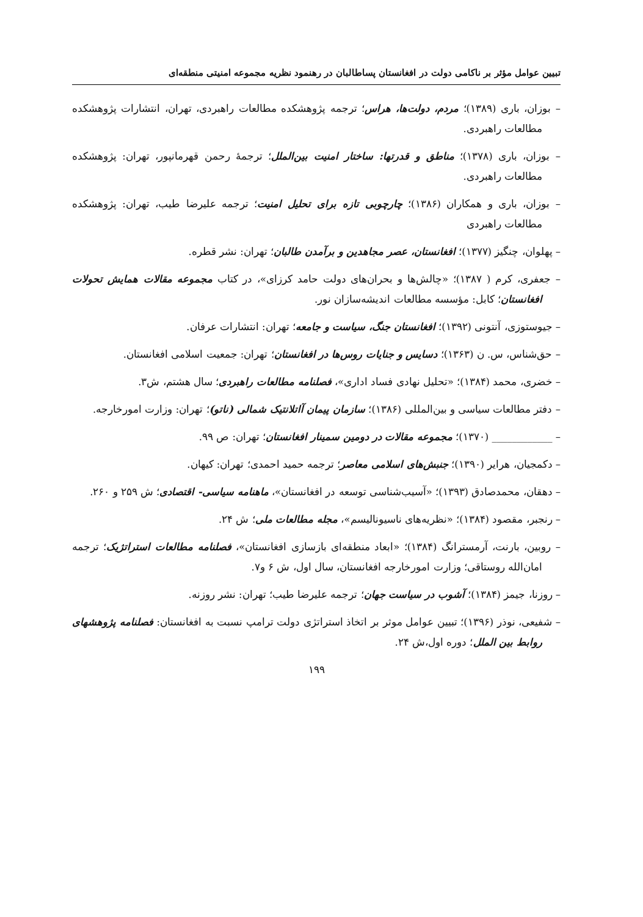تبیین عوامل مؤثر بر ناکامی دولت در افغانستان پساطالبان در رهنمود نظریه مجموعه امنیتی منطقه‌ای
– بوزان، باری (۱۳۸۹)؛ مردم، دولت‌ها، هراس؛ ترجمه پژوهشکده مطالعات راهبردی، تهران، انتشارات پژوهشکده مطالعات راهبردی.
– بوزان، باری (۱۳۷۸)؛ مناطق و قدرتها: ساختار امنیت بین‌الملل؛ ترجمهٔ رحمن قهرمانپور، تهران: پژوهشکده مطالعات راهبردی.
– بوزان، باری و همکاران (۱۳۸۶)؛ چارچوبی تازه برای تحلیل امنیت؛ ترجمه علیرضا طیب، تهران: پژوهشکده مطالعات راهبردی
– پهلوان، چنگیز (۱۳۷۷)؛ افغانستان، عصر مجاهدین و برآمدن طالبان؛ تهران: نشر قطره.
– جعفری، کرم ( ۱۳۸۷)؛ «چالش‌ها و بحران‌های دولت حامد کرزای»، در کتاب مجموعه مقالات همایش تحولات افغانستان؛ کابل: مؤسسه مطالعات اندیشه‌سازان نور.
– جیوستوزی، آنتونی (۱۳۹۲)؛ افغانستان جنگ، سیاست و جامعه؛ تهران: انتشارات عرفان.
– حق‌شناس، س. ن (۱۳۶۳)؛ دسایس و جنایات روس‌ها در افغانستان؛ تهران: جمعیت اسلامی افغانستان.
– خضری، محمد (۱۳۸۴)؛ «تحلیل نهادی فساد اداری»، فصلنامه مطالعات راهبردی؛ سال هشتم، ش۳.
– دفتر مطالعات سیاسی و بین‌المللی (۱۳۸۶)؛ سازمان پیمان آاتلانتیک شمالی (ناتو)؛ تهران: وزارت امورخارجه.
– ____________ (۱۳۷۰)؛ مجموعه مقالات در دومین سمینار افغانستان؛ تهران: ص ۹۹.
– دکمجیان، هرایر (۱۳۹۰)؛ جنبش‌های اسلامی معاصر؛ ترجمه حمید احمدی؛ تهران: کیهان.
– دهقان، محمدصادق (۱۳۹۳)؛ «آسیب‌شناسی توسعه در افغانستان»، ماهنامه سیاسی- اقتصادی؛ ش ۲۵۹ و ۲۶۰.
– رنجبر، مقصود (۱۳۸۴)؛ «نظریه‌های ناسیونالیسم»، مجله مطالعات ملی؛ ش ۲۴.
– روبین، بارنت، آرمسترانگ (۱۳۸۴)؛ «ابعاد منطقه‌ای بازسازی افغانستان»، فصلنامه مطالعات استراتژیک؛ ترجمه امان‌الله روستاقی؛ وزارت امورخارجه افغانستان، سال اول، ش ۶ و۷.
– روزنا، جیمز (۱۳۸۴)؛ آشوب در سیاست جهان؛ ترجمه علیرضا طیب؛ تهران: نشر روزنه.
– شفیعی، نوذر (۱۳۹۶)؛ تبیین عوامل موثر بر اتخاذ استراتژی دولت ترامپ نسبت به افغانستان: فصلنامه پژوهشهای روابط بین الملل؛ دوره اول،ش ۲۴.
۱۹۹